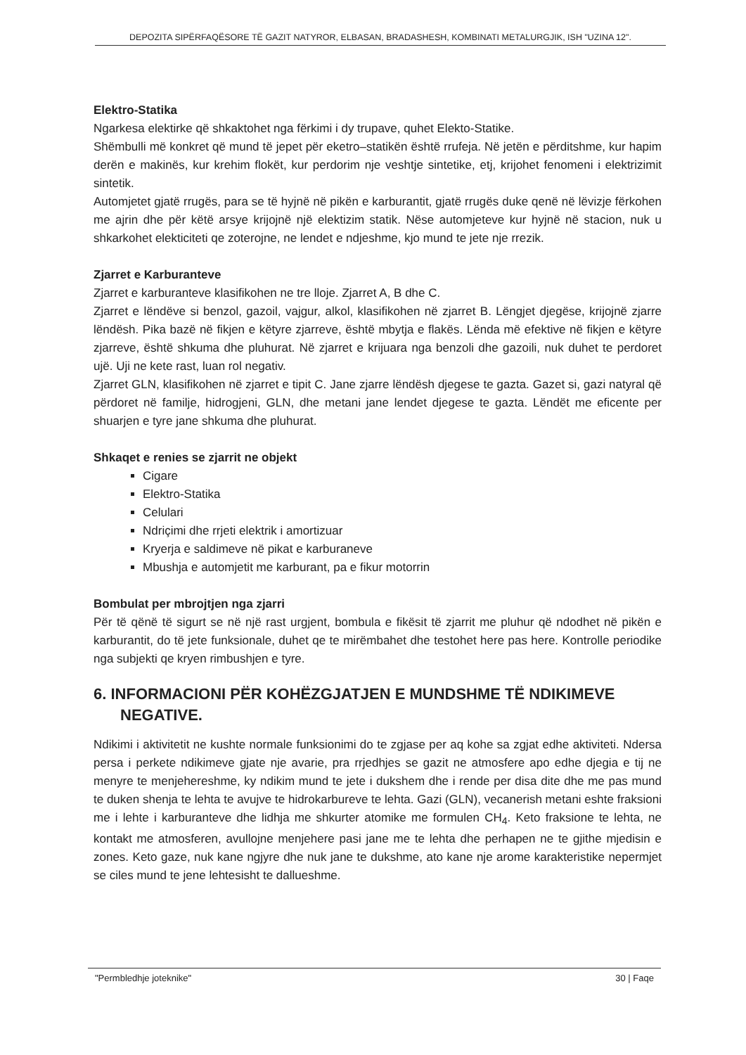DEPOZITA SIPËRFAQËSORE TË GAZIT NATYROR, ELBASAN, BRADASHESH, KOMBINATI METALURGJIK, ISH "UZINA 12".
Elektro-Statika
Ngarkesa elektirke që shkaktohet nga fërkimi i dy trupave, quhet Elekto-Statike.
Shëmbulli më konkret që mund të jepet për eketro–statikën është rrufeja. Në jetën e përditshme, kur hapim derën e makinës, kur krehim flokët, kur perdorim nje veshtje sintetike, etj, krijohet fenomeni i elektrizimit sintetik.
Automjetet gjatë rrugës, para se të hyjnë në pikën e karburantit, gjatë rrugës duke qenë në lëvizje fërkohen me ajrin dhe për këtë arsye krijojnë një elektizim statik. Nëse automjeteve kur hyjnë në stacion, nuk u shkarkohet elekticiteti qe zoterojne, ne lendet e ndjeshme, kjo mund te jete nje rrezik.
Zjarret e Karburanteve
Zjarret e karburanteve klasifikohen ne tre lloje. Zjarret A, B dhe C.
Zjarret e lëndëve si benzol, gazoil, vajgur, alkol, klasifikohen në zjarret B. Lëngjet djegëse, krijojnë zjarre lëndësh. Pika bazë në fikjen e këtyre zjarreve, është mbytja e flakës. Lënda më efektive në fikjen e këtyre zjarreve, është shkuma dhe pluhurat. Në zjarret e krijuara nga benzoli dhe gazoili, nuk duhet te perdoret ujë. Uji ne kete rast, luan rol negativ.
Zjarret GLN, klasifikohen në zjarret e tipit C. Jane zjarre lëndësh djegese te gazta. Gazet si, gazi natyral që përdoret në familje, hidrogjeni, GLN, dhe metani jane lendet djegese te gazta. Lëndët me eficente per shuarjen e tyre jane shkuma dhe pluhurat.
Shkaqet e renies se zjarrit ne objekt
Cigare
Elektro-Statika
Celulari
Ndriçimi dhe rrjeti elektrik i amortizuar
Kryerja e saldimeve në pikat e karburaneve
Mbushja e automjetit me karburant, pa e fikur motorrin
Bombulat per mbrojtjen nga zjarri
Për të qënë të sigurt se në një rast urgjent, bombula e fikësit të zjarrit me pluhur që ndodhet në pikën e karburantit, do të jete funksionale, duhet qe te mirëmbahet dhe testohet here pas here. Kontrolle periodike nga subjekti qe kryen rimbushjen e tyre.
6. INFORMACIONI PËR KOHËZGJATJEN E MUNDSHME TË NDIKIMEVE NEGATIVE.
Ndikimi i aktivitetit ne kushte normale funksionimi do te zgjase per aq kohe sa zgjat edhe aktiviteti. Ndersa persa i perkete ndikimeve gjate nje avarie, pra rrjedhjes se gazit ne atmosfere apo edhe djegia e tij ne menyre te menjehereshme, ky ndikim mund te jete i dukshem dhe i rende per disa dite dhe me pas mund te duken shenja te lehta te avujve te hidrokarbureve te lehta. Gazi (GLN), vecanerish metani eshte fraksioni me i lehte i karburanteve dhe lidhja me shkurter atomike me formulen CH<sub>4</sub>. Keto fraksione te lehta, ne kontakt me atmosferen, avullojne menjehere pasi jane me te lehta dhe perhapen ne te gjithe mjedisin e zones. Keto gaze, nuk kane ngjyre dhe nuk jane te dukshme, ato kane nje arome karakteristike nepermjet se ciles mund te jene lehtesisht te dallueshme.
"Permbledhje joteknike" 30 | Faqe